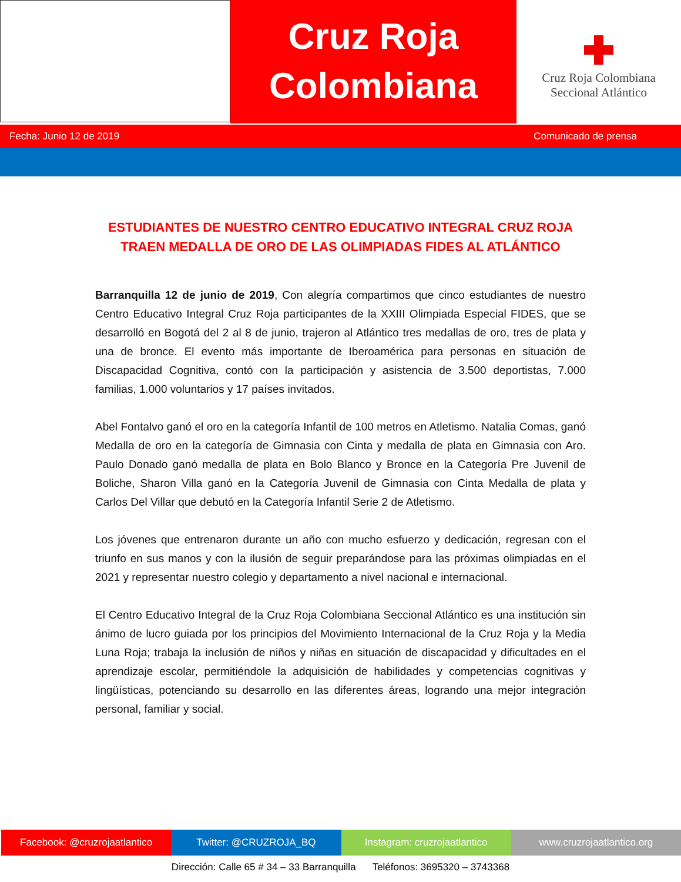Cruz Roja
Colombiana
Cruz Roja Colombiana
Seccional Atlántico
Fecha: Junio 12 de 2019 Comunicado de prensa
ESTUDIANTES DE NUESTRO CENTRO EDUCATIVO INTEGRAL CRUZ ROJA
TRAEN MEDALLA DE ORO DE LAS OLIMPIADAS FIDES AL ATLÁNTICO
Barranquilla 12 de junio de 2019, Con alegría compartimos que cinco estudiantes de nuestro Centro Educativo Integral Cruz Roja participantes de la XXIII Olimpiada Especial FIDES, que se desarrolló en Bogotá del 2 al 8 de junio, trajeron al Atlántico tres medallas de oro, tres de plata y una de bronce. El evento más importante de Iberoamérica para personas en situación de Discapacidad Cognitiva, contó con la participación y asistencia de 3.500 deportistas, 7.000 familias, 1.000 voluntarios y 17 países invitados.
Abel Fontalvo ganó el oro en la categoría Infantil de 100 metros en Atletismo. Natalia Comas, ganó Medalla de oro en la categoría de Gimnasia con Cinta y medalla de plata en Gimnasia con Aro. Paulo Donado ganó medalla de plata en Bolo Blanco y Bronce en la Categoría Pre Juvenil de Boliche, Sharon Villa ganó en la Categoría Juvenil de Gimnasia con Cinta Medalla de plata y Carlos Del Villar que debutó en la Categoría Infantil Serie 2 de Atletismo.
Los jóvenes que entrenaron durante un año con mucho esfuerzo y dedicación, regresan con el triunfo en sus manos y con la ilusión de seguir preparándose para las próximas olimpiadas en el 2021 y representar nuestro colegio y departamento a nivel nacional e internacional.
El Centro Educativo Integral de la Cruz Roja Colombiana Seccional Atlántico es una institución sin ánimo de lucro guiada por los principios del Movimiento Internacional de la Cruz Roja y la Media Luna Roja; trabaja la inclusión de niños y niñas en situación de discapacidad y dificultades en el aprendizaje escolar, permitiéndole la adquisición de habilidades y competencias cognitivas y lingüísticas, potenciando su desarrollo en las diferentes áreas, logrando una mejor integración personal, familiar y social.
Facebook: @cruzrojaatlantico Twitter: @CRUZROJA_BQ Instagram: cruzrojaatlantico www.cruzrojaatlantico.org
Dirección: Calle 65 # 34 – 33 Barranquilla Teléfonos: 3695320 – 3743368